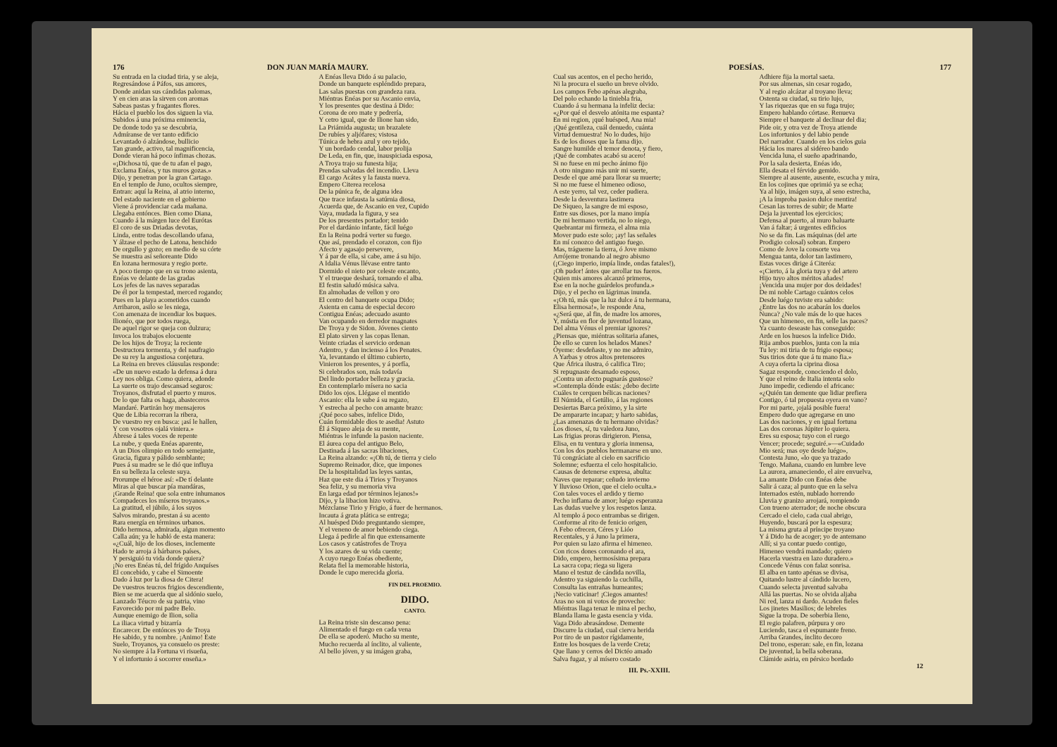176 DON JUAN MARÍA MAURY.
Su entrada en la ciudad tiria, y se aleja,
Regresándose á Páfos, sus amores,
Donde anidan sus cándidas palomas,
Y en cien aras la sirven con aromas
Sabeas pastas y fragantes flores.
Hácia el pueblo los dos siguen la via.
Subidos á una próxima eminencia,
De donde todo ya se descubria,
Admíranse de ver tanto edificio
Levantado ó alzándose, bullicio
Tan grande, activo, tal magnificencia,
Donde vieran há poco ínfimas chozas.
«¡Dichosa tú, que de tu afan el pago,
Exclama Enéas, y tus muros gozas.»
Dijo, y penetran por la gran Cartago.
En el templo de Juno, ocultos siempre,
Entran: aquí la Reina, al atrio interno,
Del estado naciente en el gobierno
Viene á providenciar cada mañana.
Llegaba entónces. Bien como Diana,
Cuando á la márgen luce del Eurótas
El coro de sus Driadas devotas,
Linda, entre todas descollando ufana,
Y álzase el pecho de Latona, henchido
De orgullo y gozo; en medio de su córte
Se muestra así señoreante Dido
En lozana hermosura y regio porte.
A poco tiempo que en su trono asienta,
Enéas ve delante de las gradas
Los jefes de las naves separadas
De él por la tempestad, merced rogando;
Pues en la playa acometidos cuando
Arribaron, asilo se les niega,
Con amenaza de incendiar los buques.
Ilionéo, que por todos ruega,
De aquel rigor se queja con dulzura;
Invoca los trabajos elocuente
De los hijos de Troya; la reciente
Destructora tormenta, y del naufragio
De su rey la angustiosa conjetura.
La Reina en breves cláusulas responde:
«De un nuevo estado la defensa á dura
Ley nos obliga. Como quiera, adonde
La suerte os trajo descansad seguros:
Troyanos, disfrutad el puerto y muros.
De lo que falta os haga, abasteceros
Mandaré. Partirán hoy mensajeros
Que de Libia recorran la ribera,
De vuestro rey en busca: ¡así le hallen,
Y con vosotros ojalá viniera.»
Ábrese á tales voces de repente
La nube, y queda Enéas aparente,
A un Dios olimpio en todo semejante,
Gracia, figura y pálido semblante;
Pues á su madre se le dió que influya
En su belleza la celeste suya.
Prorumpe el héroe así: «De tí delante
Miras al que buscar pía mandáras,
¡Grande Reina! que sola entre inhumanos
Compadeces los míseros troyanos.»
La gratitud, el júbilo, á los suyos
Salvos mirando, prestan á su acento
Rara energía en términos urbanos.
Dido hermosa, admirada, algun momento
Calla aún; ya le habló de esta manera:
«¿Cuál, hijo de los dioses, inclemente
Hado te arroja á bárbaros países,
Y persiguió tu vida donde quiera?
¡No eres Enéas tú, del frígido Anquíses
El concebido, y cabe el Simoente
Dado á luz por la diosa de Citera!
De vuestros teucros frigios descendiente,
Bien se me acuerda que al sidónio suelo,
Lanzado Téucro de su patria, vino
Favorecido por mi padre Belo.
Aunque enemigo de Ilion, solia
La iliaca virtud y bizarría
Encarecer. De entónces yo de Troya
He sabido, y tu nombre. ¡Animo! Este
Suelo, Troyanos, ya consuelo os preste:
No siempre á la Fortuna vi risueña,
Y el infortunio á socorrer enseña.»
A Enéas lleva Dido á su palacio,
Donde un banquete espléndido prepara,
Las salas puestas con grandeza rara.
Miéntras Enéas por su Ascanio envia,
Y los presentes que destina á Dido:
Corona de oro mate y pedrería,
Y cetro igual, que de Ilione han sido,
La Priámida augusta; un brazalete
De rubíes y aljófares; vistosa
Túnica de hebra azul y oro tejido,
Y un bordado cendal, labor prolija
De Leda, en fin, que, inauspiciada esposa,
A Troya trajo su funesta hija;
Prendas salvadas del incendio. Lleva
El cargo Acátes y la fausta nueva.
Empero Citerea recelosa
De la púnica fe, de alguna idea
Que trace infausta la satúrnia diosa,
Acuerda que, de Ascanio en vez, Cupido
Vaya, mudada la figura, y sea
De los presentes portador; tenido
Por el dardánio infante, fácil luégo
En la Reina podrá verter su fuego.
Que así, prendado el corazon, con fijo
Afecto y agasajo persevere,
Y á par de ella, si cabe, ame á su hijo.
A Idalia Vénus llévase entre tanto
Dormido el nieto por celeste encanto,
Y el trueque deshará, tornando el alba.
El festin saludó música salva.
En almohadas de vellon y oro
El centro del banquete ocupa Dido;
Asienta en cama de especial decoro
Contigua Enéas; adecuado asunto
Van ocupando en derredor magnates
De Troya y de Sidon. Jóvenes ciento
El plato sirven y las copas llenan.
Veinte criadas el servicio ordenan
Adentro, y dan incienso á los Penates.
Ya, levantando el último cubierto,
Vinieron los presentes, y á porfía,
Si celebrados son, más todavía
Del lindo portador belleza y gracia.
En contemplarlo mísera no sacia
Dido los ojos. Llégase el mentido
Ascanio: ella le sube á su regazo,
Y estrecha al pecho con amante brazo:
¡Qué poco sabes, infelice Dido,
Cuán formidable dios te asedia! Astuto
Él á Siqueo aleja de su mente,
Miéntras le infunde la pasion naciente.
El áurea copa del antiguo Belo,
Destinada á las sacras libaciones,
La Reina alzando: «¡Oh tú, de tierra y cielo
Supremo Reinador, dice, que impones
De la hospitalidad las leyes santas,
Haz que este dia á Tirios y Troyanos
Sea feliz, y su memoria viva
En larga edad por términos lejanos!»
Dijo, y la libacion hizo votiva.
Mézclanse Tirio y Frigio, á fuer de hermanos.
Incauta á grata plática se entrega;
Al huésped Dido preguntando siempre,
Y el veneno de amor bebiendo ciega.
Llega á pedirle al fin que extensamente
Los casos y catástrofes de Troya
Y los azares de su vida cuente;
A cuyo ruego Enéas obediente,
Relata fiel la memorable historia,
Donde le cupo merecida gloria.
FIN DEL PROEMIO.
DIDO.
CANTO.
La Reina triste sin descanso pena:
Alimentado el fuego en cada vena
De ella se apoderó. Mucho su mente,
Mucho recuerda al ínclito, al valiente,
Al bello jóven, y su imágen graba,
POESÍAS. 177
Cual sus acentos, en el pecho herido,
Ni la procura el sueño un breve olvido.
Los campos Febo apénas alegraba,
Del polo echando la tiniebla fria,
Cuando á su hermana la infeliz decia:
«¿Por qué el desvelo atónita me espanta?
En mi region, ¡qué huésped, Ana mia!
¡Qué gentileza, cuál denuedo, cuánta
Virtud demuestra! No lo dudes, hijo
Es de los dioses que la fama dijo.
Sangre humilde el temor denota, y fiero,
¡Qué de combates acabó su acero!
Si no fuese en mi pecho ánimo fijo
A otro ninguno más unir mi suerte,
Desde el que amé para llorar su muerte;
Si no me fuese el himeneo odioso,
A este yerro, tal vez, ceder pudiera.
Desde la desventura lastimera
De Siqueo, la sangre de mi esposo,
Entre sus dioses, por la mano impía
De mi hermano vertida, no lo niego,
Quebrantar mi firmeza, el alma mia
Mover pudo este solo; ¡ay! las señales
En mí conozco del antiguo fuego.
Mas, trágueme la tierra, ó Jove mismo
Arrójeme tronando al negro abismo
(¡Ciego imperio, impía linde, ondas fatales!),
¡Oh pudor! ántes que arrollar tus fueros.
Quien mis amores alcanzó primeros,
Ese en la noche guárdelos profunda.»
Dijo, y el pecho en lágrimas inunda.
«¡Oh tú, más que la luz dulce á tu hermana,
Elisa hermosa!», le responde Ana,
«¿Será que, al fin, de madre los amores,
Y, mústia en flor de juventud lozana,
Del alma Vénus el premiar ignores?
¿Piensas que, miéntras solitaria afanes,
De ello se curen los helados Manes?
Óyeme: desdeñaste, y no me admiro,
A Yarbas y otros altos pretensores
Que África ilustra, ó califica Tiro;
Si repugnaste desamado esposo,
¿Contra un afecto pugnarás gustoso?
»Contempla dónde estás: ¿debo decirte
Cuáles te cerquen bélicas naciones?
El Númida, el Getúlio, á las regiones
Desiertas Barca próximo, y la sirte
De ampararte incapaz; y harto sabidas,
¿Las amenazas de tu hermano olvidas?
Los dioses, sí, tu valedora Juno,
Las frigias proras dirigieron. Piensa,
Elisa, en tu ventura y gloria inmensa,
Con los dos pueblos hermanarse en uno.
Tú congráciate al cielo en sacrificio
Solemne; esfuerza el celo hospitalicio.
Causas de detenerse expresa, abulta:
Naves que reparar; ceñudo invierno
Y lluvioso Orion, que el cielo oculta.»
Con tales voces el ardido y tierno
Pecho inflama de amor; luégo esperanza
Las dudas vuelve y los respetos lanza.
Al templo á poco entrambas se dirigen.
Conforme al rito de fenicio origen,
A Febo ofrecen, Céres y Lióo
Recentales, y á Juno la primera,
Por quien su lazo afirma el himeneo.
Con ricos dones coronando el ara,
Dido, empero, hermosísima prepara
La sacra copa; riega su ligera
Mano el testuz de cándida novilla,
Adentro ya siguiendo la cuchilla,
Consulta las entrañas humeantes;
¡Necio vaticinar! ¡Ciegos amantes!
Aras no son ni votos de provecho:
Miéntras llaga tenaz le mina el pecho,
Blanda llama le gasta esencia y vida.
Vaga Dido abrasándose. Demente
Discurre la ciudad, cual cierva herida
Por tiro de un pastor rígidamente,
Entre los bosques de la verde Creta;
Que llano y cerros del Dictéo amado
Salva fugaz, y al mísero costado
III. Ps.-XXIII.
Adhiere fija la mortal saeta.
Por sus almenas, sin cesar rogado,
Y al regio alcázar al troyano lleva;
Ostenta su ciudad, su tirio lujo,
Y las riquezas que en su fuga trujo;
Empero hablando córtase. Renueva
Siempre el banquete al declinar del dia;
Pide oir, y otra vez de Troya atiende
Los infortunios y del labio pende
Del narrador. Cuando en los cielos guia
Hácia los mares al sidéreo bando
Vencida luna, el sueño apadrinando,
Por la sala desierta, Enéas ido,
Ella desata el férvido gemido.
Siempre al ausente, ausente, escucha y mira,
En los cojines que oprimió ya se echa;
Ya al hijo, imágen suya, al seno estrecha,
¡A la ímproba pasion dulce mentira!
Cesan las torres de subir; de Marte
Deja la juventud los ejercicios;
Defensa al puerto, al muro baluarte
Van á faltar; á urgentes edificios
No se da fin. Las máquinas (del arte
Prodigio colosal) sobran. Empero
Como de Jove la consorte vea
Mengua tanta, dolor tan lastimero,
Estas voces dirige á Citeréa:
«¡Cierto, á la gloria tuya y del artero
Hijo tuyo altos méritos añades!
¡Vencida una mujer por dos deidades!
De mi noble Cartago cuántos celos
Desde luégo tuviste era sabido:
¿Entre las dos no acabarán los duelos
Nunca? ¿No vale más de lo que haces
Que un himeneo, en fin, selle las paces?
Ya cuanto deseaste has conseguido:
Arde en los huesos la infelice Dido.
Rija ambos pueblos, junta con la mia
Tu ley: mi tiria de tu frigio esposa;
Sus tirios dote que á tu mano fia.»
A cuya oferta la ciprina diosa
Sagaz responde, conociendo el dolo,
Y que el reino de Italia intenta solo
Juno impedir, cediendo el africano:
«¿Quién tan demente que lidiar prefiera
Contigo, ó tal propuesta oyera en vano?
Por mi parte, ¡ojalá posible fuera!
Empero dudo que agregarse en uno
Las dos naciones, y en igual fortuna
Las dos coronas Júpiter lo quiera.
Eres su esposa; tuyo con el ruego
Vencer; procede; seguiré.»—«Cuidado
Mio será; mas oye desde luégo»,
Contesta Juno, «lo que ya trazado
Tengo. Mañana, cuando en lumbre leve
La aurora, amaneciendo, el aire envuelva,
La amante Dido con Enéas debe
Salir á caza; al punto que en la selva
Internados estén, nublado horrendo
Lluvia y granizo arrojará, rompiendo
Con trueno aterrador; de noche obscura
Cercado el cielo, cada cual abrigo,
Huyendo, buscará por la espesura;
La misma gruta al príncipe troyano
Y á Dido ha de acoger; yo de antemano
Allí; si ya contar puedo contigo,
Himeneo vendrá mandado; quiero
Hacerla vuestra en lazo duradero.»
Concede Vénus con falaz sonrisa.
El alba en tanto apénas se divisa,
Quitando lustre al cándido lucero,
Cuando selecta juventud salvaba
Allá las puertas. No se olvida aljaba
Ni red, lanza ni dardo. Acuden fieles
Los jinetes Masilios; de lebreles
Sigue la tropa. De soberbia lleno,
El regio palafren, púrpura y oro
Luciendo, tasca el espumante freno.
Arriba Grandes, ínclito decoro
Del trono, esperan: sale, en fin, lozana
De juventud, la bella soberana.
Clámide asiria, en pérsico bordado
12